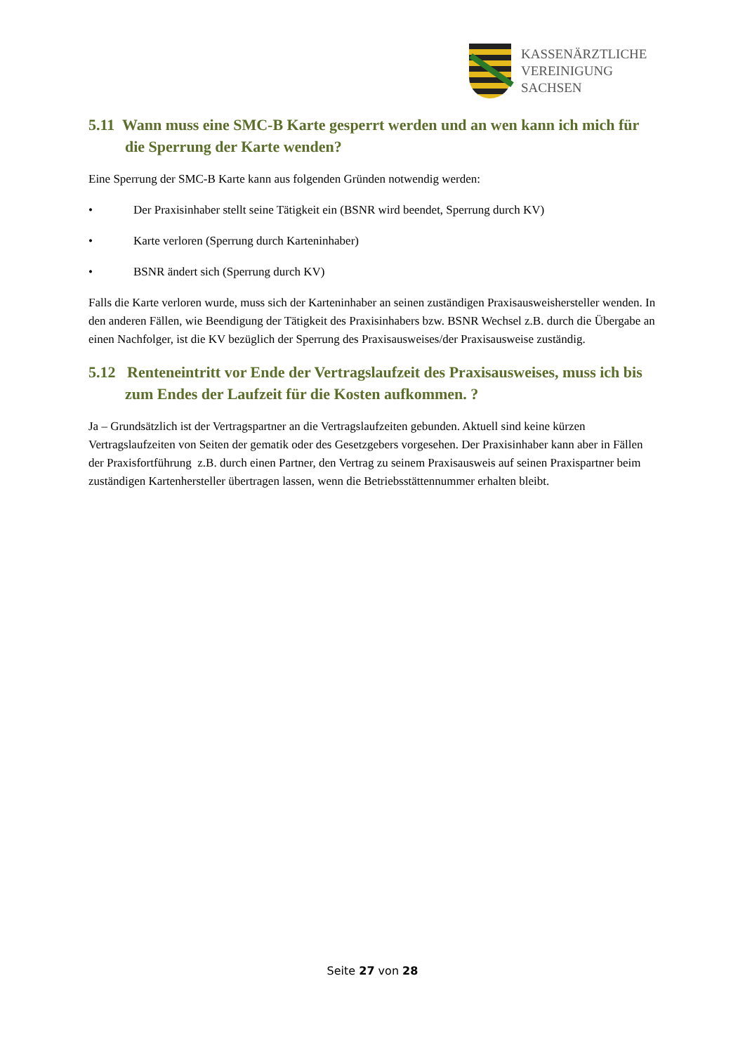KASSENÄRZTLICHE
VEREINIGUNG
SACHSEN
5.11 Wann muss eine SMC-B Karte gesperrt werden und an wen kann ich mich für die Sperrung der Karte wenden?
Eine Sperrung der SMC-B Karte kann aus folgenden Gründen notwendig werden:
• Der Praxisinhaber stellt seine Tätigkeit ein (BSNR wird beendet, Sperrung durch KV)
• Karte verloren (Sperrung durch Karteninhaber)
• BSNR ändert sich (Sperrung durch KV)
Falls die Karte verloren wurde, muss sich der Karteninhaber an seinen zuständigen Praxisausweishersteller wenden. In den anderen Fällen, wie Beendigung der Tätigkeit des Praxisinhabers bzw. BSNR Wechsel z.B. durch die Übergabe an einen Nachfolger, ist die KV bezüglich der Sperrung des Praxisausweises/der Praxisausweise zuständig.
5.12 Renteneintritt vor Ende der Vertragslaufzeit des Praxisausweises, muss ich bis zum Endes der Laufzeit für die Kosten aufkommen. ?
Ja – Grundsätzlich ist der Vertragspartner an die Vertragslaufzeiten gebunden. Aktuell sind keine kürzen Vertragslaufzeiten von Seiten der gematik oder des Gesetzgebers vorgesehen. Der Praxisinhaber kann aber in Fällen der Praxisfortführung z.B. durch einen Partner, den Vertrag zu seinem Praxisausweis auf seinen Praxispartner beim zuständigen Kartenhersteller übertragen lassen, wenn die Betriebsstättennummer erhalten bleibt.
Seite 27 von 28